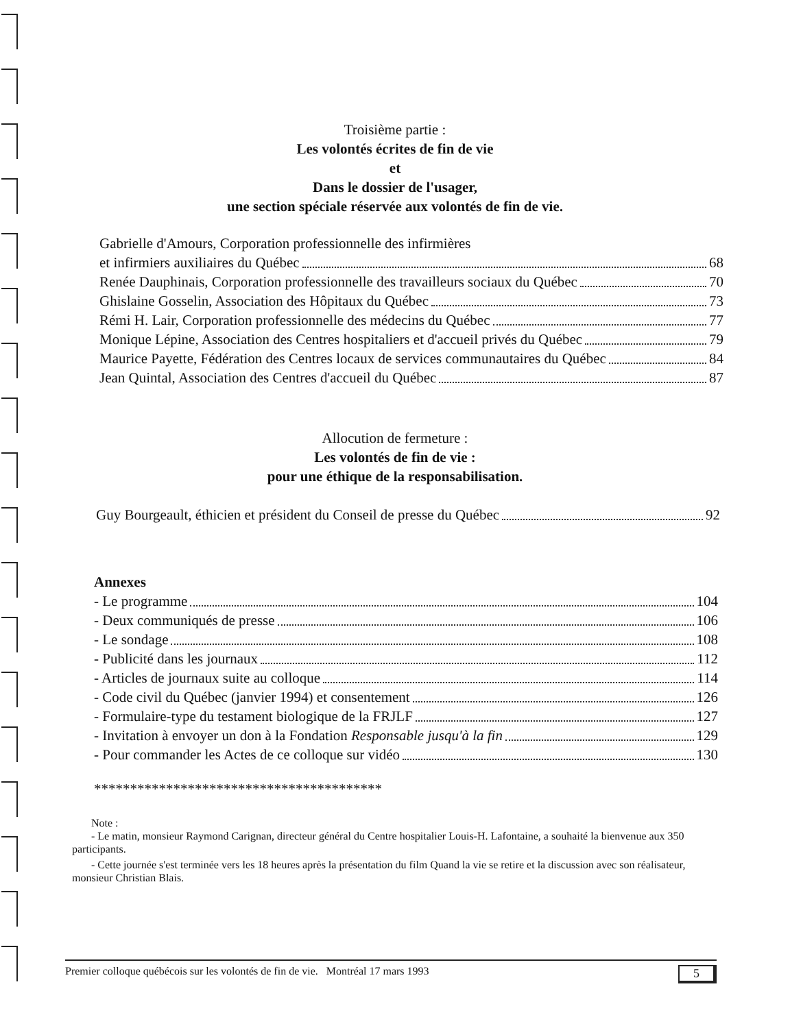Troisième partie :
Les volontés écrites de fin de vie
et
Dans le dossier de l'usager,
une section spéciale réservée aux volontés de fin de vie.
Gabrielle d'Amours, Corporation professionnelle des infirmières
et infirmiers auxiliaires du Québec 68
Renée Dauphinais, Corporation professionnelle des travailleurs sociaux du Québec 70
Ghislaine Gosselin, Association des Hôpitaux du Québec 73
Rémi H. Lair, Corporation professionnelle des médecins du Québec 77
Monique Lépine, Association des Centres hospitaliers et d'accueil privés du Québec 79
Maurice Payette, Fédération des Centres locaux de services communautaires du Québec 84
Jean Quintal, Association des Centres d'accueil du Québec 87
Allocution de fermeture :
Les volontés de fin de vie :
pour une éthique de la responsabilisation.
Guy Bourgeault, éthicien et président du Conseil de presse du Québec 92
Annexes
- Le programme 104
- Deux communiqués de presse 106
- Le sondage 108
- Publicité dans les journaux 112
- Articles de journaux suite au colloque 114
- Code civil du Québec (janvier 1994) et consentement 126
- Formulaire-type du testament biologique de la FRJLF 127
- Invitation à envoyer un don à la Fondation Responsable jusqu'à la fin 129
- Pour commander les Actes de ce colloque sur vidéo 130
****************************************
Note :
- Le matin, monsieur Raymond Carignan, directeur général du Centre hospitalier Louis-H. Lafontaine, a souhaité la bienvenue aux 350 participants.
- Cette journée s'est terminée vers les 18 heures après la présentation du film Quand la vie se retire et la discussion avec son réalisateur, monsieur Christian Blais.
Premier colloque québécois sur les volontés de fin de vie. Montréal 17 mars 1993 5